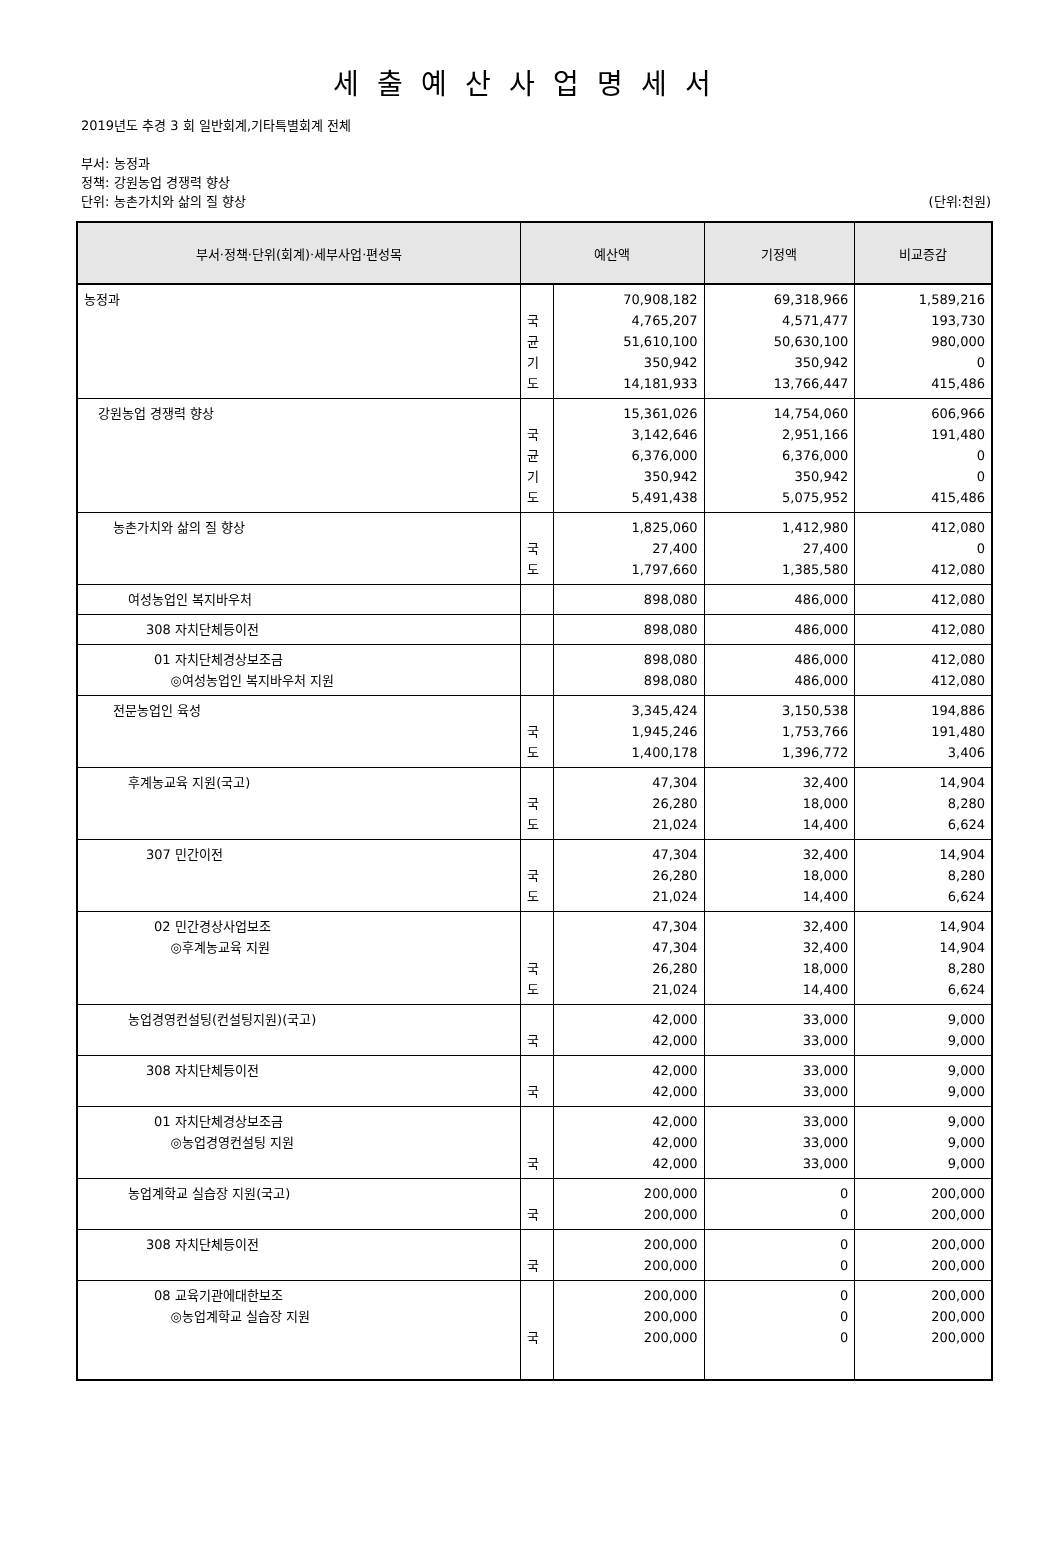세출예산사업명세서
2019년도 추경 3 회 일반회계,기타특별회계 전체
부서: 농정과
정책: 강원농업 경쟁력 향상
단위: 농촌가치와 삶의 질 향상 (단위:천원)
| 부서·정책·단위(회계)·세부사업·편성목 | 예산액 | | 기정액 | 비교증감 |
| --- | --- | --- | --- | --- |
| 농정과 | 국 균 기 도 | 70,908,182 4,765,207 51,610,100 350,942 14,181,933 | 69,318,966 4,571,477 50,630,100 350,942 13,766,447 | 1,589,216 193,730 980,000 0 415,486 |
| 강원농업 경쟁력 향상 | 국 균 기 도 | 15,361,026 3,142,646 6,376,000 350,942 5,491,438 | 14,754,060 2,951,166 6,376,000 350,942 5,075,952 | 606,966 191,480 0 0 415,486 |
| 농촌가치와 삶의 질 향상 | 국 도 | 1,825,060 27,400 1,797,660 | 1,412,980 27,400 1,385,580 | 412,080 0 412,080 |
| 여성농업인 복지바우처 | | 898,080 | 486,000 | 412,080 |
| 308 자치단체등이전 | | 898,080 | 486,000 | 412,080 |
| 01 자치단체경상보조금 ◎여성농업인 복지바우처 지원 | | 898,080 898,080 | 486,000 486,000 | 412,080 412,080 |
| 전문농업인 육성 | 국 도 | 3,345,424 1,945,246 1,400,178 | 3,150,538 1,753,766 1,396,772 | 194,886 191,480 3,406 |
| 후계농교육 지원(국고) | 국 도 | 47,304 26,280 21,024 | 32,400 18,000 14,400 | 14,904 8,280 6,624 |
| 307 민간이전 | 국 도 | 47,304 26,280 21,024 | 32,400 18,000 14,400 | 14,904 8,280 6,624 |
| 02 민간경상사업보조 ◎후계농교육 지원 | 국 도 | 47,304 47,304 26,280 21,024 | 32,400 32,400 18,000 14,400 | 14,904 14,904 8,280 6,624 |
| 농업경영컨설팅(컨설팅지원)(국고) | 국 | 42,000 42,000 | 33,000 33,000 | 9,000 9,000 |
| 308 자치단체등이전 | 국 | 42,000 42,000 | 33,000 33,000 | 9,000 9,000 |
| 01 자치단체경상보조금 ◎농업경영컨설팅 지원 | 국 | 42,000 42,000 42,000 | 33,000 33,000 33,000 | 9,000 9,000 9,000 |
| 농업계학교 실습장 지원(국고) | 국 | 200,000 200,000 | 0 0 | 200,000 200,000 |
| 308 자치단체등이전 | 국 | 200,000 200,000 | 0 0 | 200,000 200,000 |
| 08 교육기관에대한보조 ◎농업계학교 실습장 지원 | 국 | 200,000 200,000 200,000 | 0 0 0 | 200,000 200,000 200,000 |